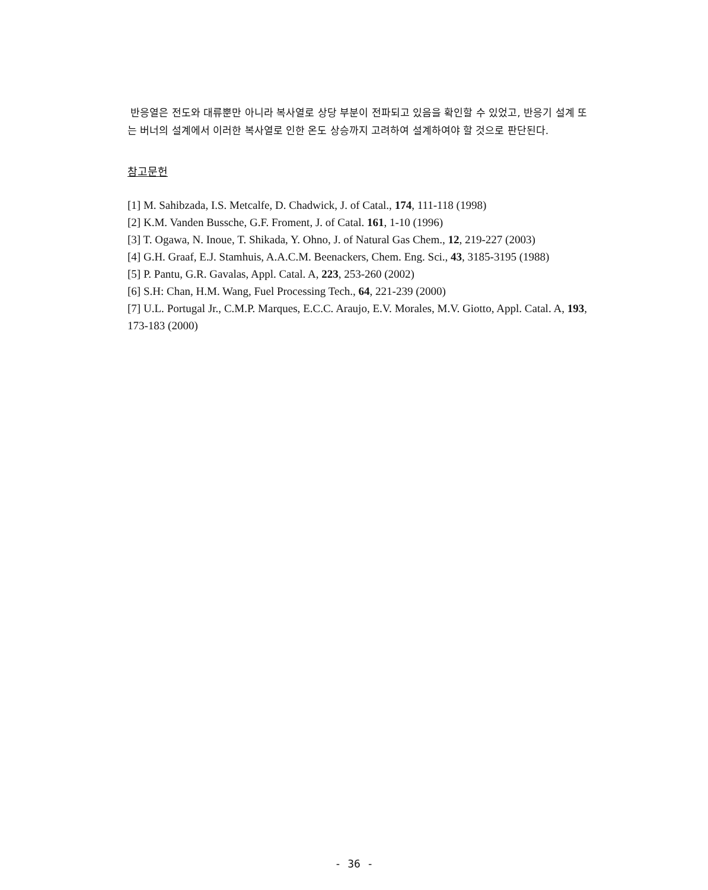반응열은 전도와 대류뿐만 아니라 복사열로 상당 부분이 전파되고 있음을 확인할 수 있었고, 반응기 설계 또는 버너의 설계에서 이러한 복사열로 인한 온도 상승까지 고려하여 설계하여야 할 것으로 판단된다.
참고문헌
[1] M. Sahibzada, I.S. Metcalfe, D. Chadwick, J. of Catal., 174, 111-118 (1998)
[2] K.M. Vanden Bussche, G.F. Froment, J. of Catal. 161, 1-10 (1996)
[3] T. Ogawa, N. Inoue, T. Shikada, Y. Ohno, J. of Natural Gas Chem., 12, 219-227 (2003)
[4] G.H. Graaf, E.J. Stamhuis, A.A.C.M. Beenackers, Chem. Eng. Sci., 43, 3185-3195 (1988)
[5] P. Pantu, G.R. Gavalas, Appl. Catal. A, 223, 253-260 (2002)
[6] S.H: Chan, H.M. Wang, Fuel Processing Tech., 64, 221-239 (2000)
[7] U.L. Portugal Jr., C.M.P. Marques, E.C.C. Araujo, E.V. Morales, M.V. Giotto, Appl. Catal. A, 193, 173-183 (2000)
- 36 -